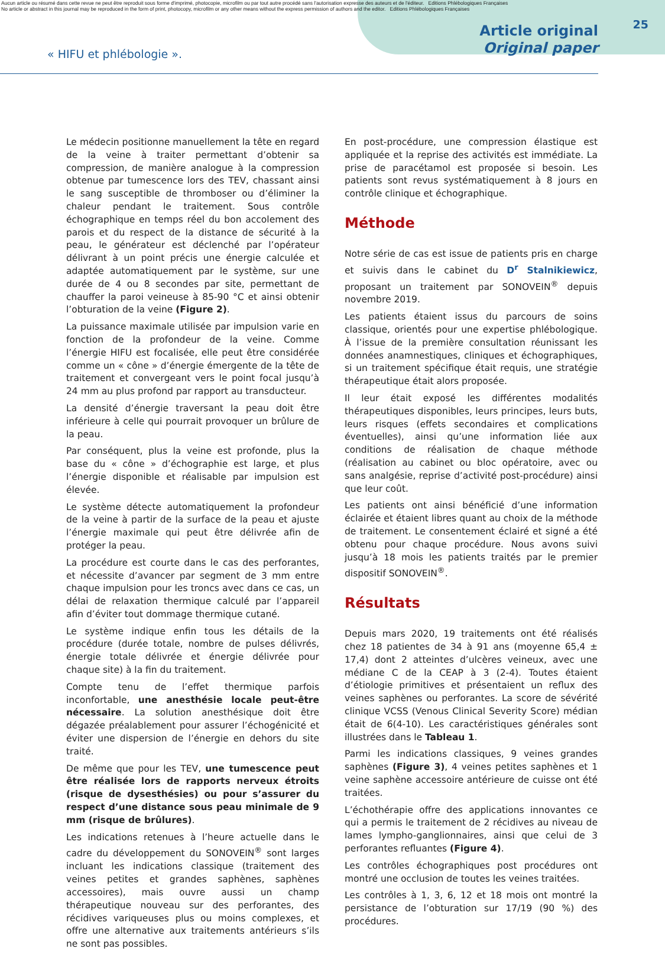Aucun article ou résumé dans cette revue ne peut être reproduit sous forme d'imprimé, photocopie, microfilm ou par tout autre procédé sans l'autorisation expresse des auteurs et de l'éditeur. Editions Phlébologiques Françaises
No article or abstract in this journal may be reproduced in the form of print, photocopy, microfilm or any other means without the express permission of authors and the editor. Editions Phlébologiques Françaises
« HIFU et phlébologie ».
Article original
Original paper
25
Le médecin positionne manuellement la tête en regard de la veine à traiter permettant d’obtenir sa compression, de manière analogue à la compression obtenue par tumescence lors des TEV, chassant ainsi le sang susceptible de thromboser ou d’éliminer la chaleur pendant le traitement. Sous contrôle échographique en temps réel du bon accolement des parois et du respect de la distance de sécurité à la peau, le générateur est déclenché par l’opérateur délivrant à un point précis une énergie calculée et adaptée automatiquement par le système, sur une durée de 4 ou 8 secondes par site, permettant de chauffer la paroi veineuse à 85-90 °C et ainsi obtenir l’obturation de la veine (Figure 2).
La puissance maximale utilisée par impulsion varie en fonction de la profondeur de la veine. Comme l’énergie HIFU est focalisée, elle peut être considérée comme un « cône » d’énergie émergente de la tête de traitement et convergeant vers le point focal jusqu’à 24 mm au plus profond par rapport au transducteur.
La densité d’énergie traversant la peau doit être inférieure à celle qui pourrait provoquer un brûlure de la peau.
Par conséquent, plus la veine est profonde, plus la base du « cône » d’échographie est large, et plus l’énergie disponible et réalisable par impulsion est élevée.
Le système détecte automatiquement la profondeur de la veine à partir de la surface de la peau et ajuste l’énergie maximale qui peut être délivrée afin de protéger la peau.
La procédure est courte dans le cas des perforantes, et nécessite d’avancer par segment de 3 mm entre chaque impulsion pour les troncs avec dans ce cas, un délai de relaxation thermique calculé par l’appareil afin d’éviter tout dommage thermique cutané.
Le système indique enfin tous les détails de la procédure (durée totale, nombre de pulses délivrés, énergie totale délivrée et énergie délivrée pour chaque site) à la fin du traitement.
Compte tenu de l’effet thermique parfois inconfortable, une anesthésie locale peut-être nécessaire. La solution anesthésique doit être dégazée préalablement pour assurer l’échogénicité et éviter une dispersion de l’énergie en dehors du site traité.
De même que pour les TEV, une tumescence peut être réalisée lors de rapports nerveux étroits (risque de dysesthésies) ou pour s’assurer du respect d’une distance sous peau minimale de 9 mm (risque de brûlures).
Les indications retenues à l’heure actuelle dans le cadre du développement du SONOVEIN<sup>®</sup> sont larges incluant les indications classique (traitement des veines petites et grandes saphènes, saphènes accessoires), mais ouvre aussi un champ thérapeutique nouveau sur des perforantes, des récidives variqueuses plus ou moins complexes, et offre une alternative aux traitements antérieurs s’ils ne sont pas possibles.
En post-procédure, une compression élastique est appliquée et la reprise des activités est immédiate. La prise de paracétamol est proposée si besoin. Les patients sont revus systématiquement à 8 jours en contrôle clinique et échographique.
Méthode
Notre série de cas est issue de patients pris en charge et suivis dans le cabinet du D<sup>r</sup> Stalnikiewicz, proposant un traitement par SONOVEIN<sup>®</sup> depuis novembre 2019.
Les patients étaient issus du parcours de soins classique, orientés pour une expertise phlébologique. À l’issue de la première consultation réunissant les données anamnestiques, cliniques et échographiques, si un traitement spécifique était requis, une stratégie thérapeutique était alors proposée.
Il leur était exposé les différentes modalités thérapeutiques disponibles, leurs principes, leurs buts, leurs risques (effets secondaires et complications éventuelles), ainsi qu’une information liée aux conditions de réalisation de chaque méthode (réalisation au cabinet ou bloc opératoire, avec ou sans analgésie, reprise d’activité post-procédure) ainsi que leur coût.
Les patients ont ainsi bénéficié d’une information éclairée et étaient libres quant au choix de la méthode de traitement. Le consentement éclairé et signé a été obtenu pour chaque procédure. Nous avons suivi jusqu’à 18 mois les patients traités par le premier dispositif SONOVEIN<sup>®</sup>.
Résultats
Depuis mars 2020, 19 traitements ont été réalisés chez 18 patientes de 34 à 91 ans (moyenne 65,4 ± 17,4) dont 2 atteintes d’ulcères veineux, avec une médiane C de la CEAP à 3 (2-4). Toutes étaient d’étiologie primitives et présentaient un reflux des veines saphènes ou perforantes. La score de sévérité clinique VCSS (Venous Clinical Severity Score) médian était de 6(4-10). Les caractéristiques générales sont illustrées dans le Tableau 1.
Parmi les indications classiques, 9 veines grandes saphènes (Figure 3), 4 veines petites saphènes et 1 veine saphène accessoire antérieure de cuisse ont été traitées.
L’échothérapie offre des applications innovantes ce qui a permis le traitement de 2 récidives au niveau de lames lympho-ganglionnaires, ainsi que celui de 3 perforantes refluantes (Figure 4).
Les contrôles échographiques post procédures ont montré une occlusion de toutes les veines traitées.
Les contrôles à 1, 3, 6, 12 et 18 mois ont montré la persistance de l’obturation sur 17/19 (90 %) des procédures.